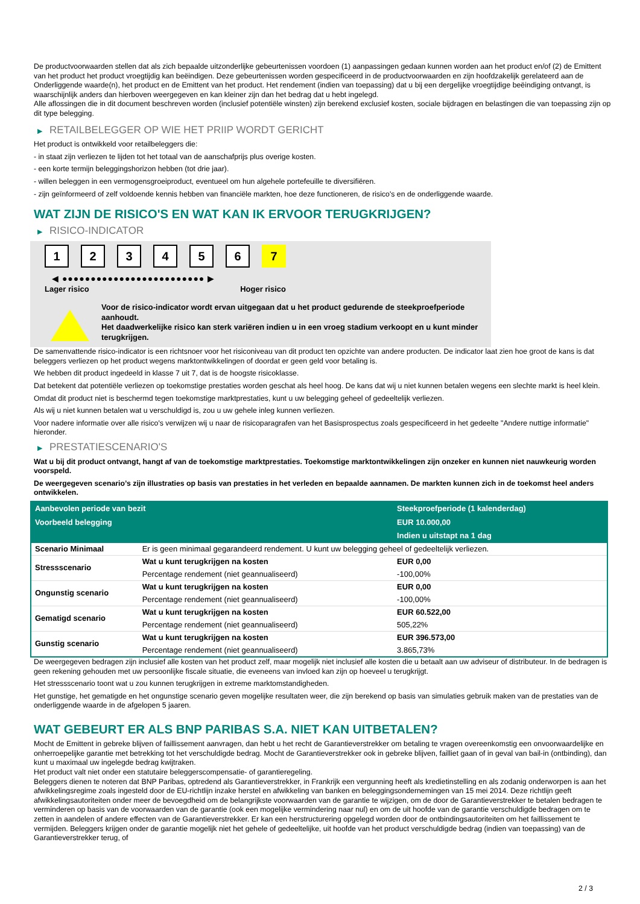De productvoorwaarden stellen dat als zich bepaalde uitzonderlijke gebeurtenissen voordoen (1) aanpassingen gedaan kunnen worden aan het product en/of (2) de Emittent van het product het product vroegtijdig kan beëindigen. Deze gebeurtenissen worden gespecificeerd in de productvoorwaarden en zijn hoofdzakelijk gerelateerd aan de Onderliggende waarde(n), het product en de Emittent van het product. Het rendement (indien van toepassing) dat u bij een dergelijke vroegtijdige beëindiging ontvangt, is waarschijnlijk anders dan hierboven weergegeven en kan kleiner zijn dan het bedrag dat u hebt ingelegd.
Alle aflossingen die in dit document beschreven worden (inclusief potentiële winsten) zijn berekend exclusief kosten, sociale bijdragen en belastingen die van toepassing zijn op dit type belegging.
▶ RETAILBELEGGER OP WIE HET PRIIP WORDT GERICHT
Het product is ontwikkeld voor retailbeleggers die:
- in staat zijn verliezen te lijden tot het totaal van de aanschafprijs plus overige kosten.
- een korte termijn beleggingshorizon hebben (tot drie jaar).
- willen beleggen in een vermogensgroeiproduct, eventueel om hun algehele portefeuille te diversifiëren.
- zijn geïnformeerd of zelf voldoende kennis hebben van financiële markten, hoe deze functioneren, de risico's en de onderliggende waarde.
WAT ZIJN DE RISICO'S EN WAT KAN IK ERVOOR TERUGKRIJGEN?
▶ RISICO-INDICATOR
1 2 3 4 5 6 7
◀ ●●●●●●●●●●●●●●●●●●●●●●●●● ▶
Lager risico Hoger risico
Voor de risico-indicator wordt ervan uitgegaan dat u het product gedurende de steekproefperiode aanhoudt.
Het daadwerkelijke risico kan sterk variëren indien u in een vroeg stadium verkoopt en u kunt minder terugkrijgen.
De samenvattende risico-indicator is een richtsnoer voor het risiconiveau van dit product ten opzichte van andere producten. De indicator laat zien hoe groot de kans is dat beleggers verliezen op het product wegens marktontwikkelingen of doordat er geen geld voor betaling is.
We hebben dit product ingedeeld in klasse 7 uit 7, dat is de hoogste risicoklasse.
Dat betekent dat potentiële verliezen op toekomstige prestaties worden geschat als heel hoog. De kans dat wij u niet kunnen betalen wegens een slechte markt is heel klein.
Omdat dit product niet is beschermd tegen toekomstige marktprestaties, kunt u uw belegging geheel of gedeeltelijk verliezen.
Als wij u niet kunnen betalen wat u verschuldigd is, zou u uw gehele inleg kunnen verliezen.
Voor nadere informatie over alle risico's verwijzen wij u naar de risicoparagrafen van het Basisprospectus zoals gespecificeerd in het gedeelte "Andere nuttige informatie" hieronder.
▶ PRESTATIESCENARIO'S
Wat u bij dit product ontvangt, hangt af van de toekomstige marktprestaties. Toekomstige marktontwikkelingen zijn onzeker en kunnen niet nauwkeurig worden voorspeld.
De weergegeven scenario’s zijn illustraties op basis van prestaties in het verleden en bepaalde aannamen. De markten kunnen zich in de toekomst heel anders ontwikkelen.
| Aanbevolen periode van bezit | | Steekproefperiode (1 kalenderdag) |
| --- | --- | --- |
| Voorbeeld belegging | | EUR 10.000,00 |
| | | Indien u uitstapt na 1 dag |
| Scenario Minimaal | Er is geen minimaal gegarandeerd rendement. U kunt uw belegging geheel of gedeeltelijk verliezen. | |
| Stressscenario | Wat u kunt terugkrijgen na kosten | EUR 0,00 |
| | Percentage rendement (niet geannualiseerd) | -100,00% |
| Ongunstig scenario | Wat u kunt terugkrijgen na kosten | EUR 0,00 |
| | Percentage rendement (niet geannualiseerd) | -100,00% |
| Gematigd scenario | Wat u kunt terugkrijgen na kosten | EUR 60.522,00 |
| | Percentage rendement (niet geannualiseerd) | 505,22% |
| Gunstig scenario | Wat u kunt terugkrijgen na kosten | EUR 396.573,00 |
| | Percentage rendement (niet geannualiseerd) | 3.865,73% |
De weergegeven bedragen zijn inclusief alle kosten van het product zelf, maar mogelijk niet inclusief alle kosten die u betaalt aan uw adviseur of distributeur. In de bedragen is geen rekening gehouden met uw persoonlijke fiscale situatie, die eveneens van invloed kan zijn op hoeveel u terugkrijgt.
Het stressscenario toont wat u zou kunnen terugkrijgen in extreme marktomstandigheden.
Het gunstige, het gematigde en het ongunstige scenario geven mogelijke resultaten weer, die zijn berekend op basis van simulaties gebruik maken van de prestaties van de onderliggende waarde in de afgelopen 5 jaaren.
WAT GEBEURT ER ALS BNP PARIBAS S.A. NIET KAN UITBETALEN?
Mocht de Emittent in gebreke blijven of faillissement aanvragen, dan hebt u het recht de Garantieverstrekker om betaling te vragen overeenkomstig een onvoorwaardelijke en onherroepelijke garantie met betrekking tot het verschuldigde bedrag. Mocht de Garantieverstrekker ook in gebreke blijven, failliet gaan of in geval van bail-in (ontbinding), dan kunt u maximaal uw ingelegde bedrag kwijtraken.
Het product valt niet onder een statutaire beleggerscompensatie- of garantieregeling.
Beleggers dienen te noteren dat BNP Paribas, optredend als Garantieverstrekker, in Frankrijk een vergunning heeft als kredietinstelling en als zodanig onderworpen is aan het afwikkelingsregime zoals ingesteld door de EU-richtlijn inzake herstel en afwikkeling van banken en beleggingsondernemingen van 15 mei 2014. Deze richtlijn geeft afwikkelingsautoriteiten onder meer de bevoegdheid om de belangrijkste voorwaarden van de garantie te wijzigen, om de door de Garantieverstrekker te betalen bedragen te verminderen op basis van de voorwaarden van de garantie (ook een mogelijke vermindering naar nul) en om de uit hoofde van de garantie verschuldigde bedragen om te zetten in aandelen of andere effecten van de Garantieverstrekker. Er kan een herstructurering opgelegd worden door de ontbindingsautoriteiten om het faillissement te vermijden. Beleggers krijgen onder de garantie mogelijk niet het gehele of gedeeltelijke, uit hoofde van het product verschuldigde bedrag (indien van toepassing) van de Garantieverstrekker terug, of
2 / 3